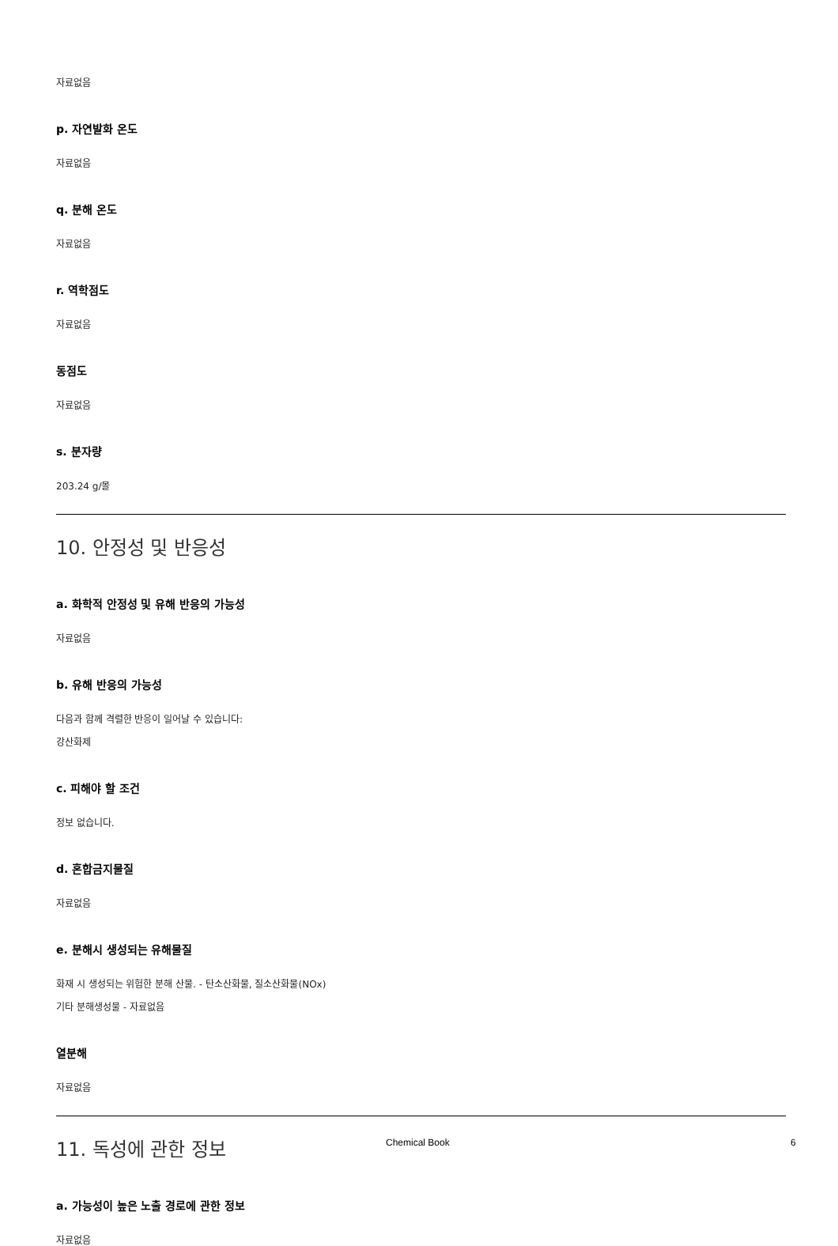자료없음
p. 자연발화 온도
자료없음
q. 분해 온도
자료없음
r. 역학점도
자료없음
동점도
자료없음
s. 분자량
203.24 g/몰
10. 안정성 및 반응성
a. 화학적 안정성 및 유해 반응의 가능성
자료없음
b. 유해 반응의 가능성
다음과 함께 격렬한 반응이 일어날 수 있습니다:
강산화제
c. 피해야 할 조건
정보 없습니다.
d. 혼합금지물질
자료없음
e. 분해시 생성되는 유해물질
화재 시 생성되는 위험한 분해 산물. - 탄소산화물, 질소산화물(NOx)
기타 분해생성물 - 자료없음
열분해
자료없음
11. 독성에 관한 정보
a. 가능성이 높은 노출 경로에 관한 정보
자료없음
Chemical Book 6